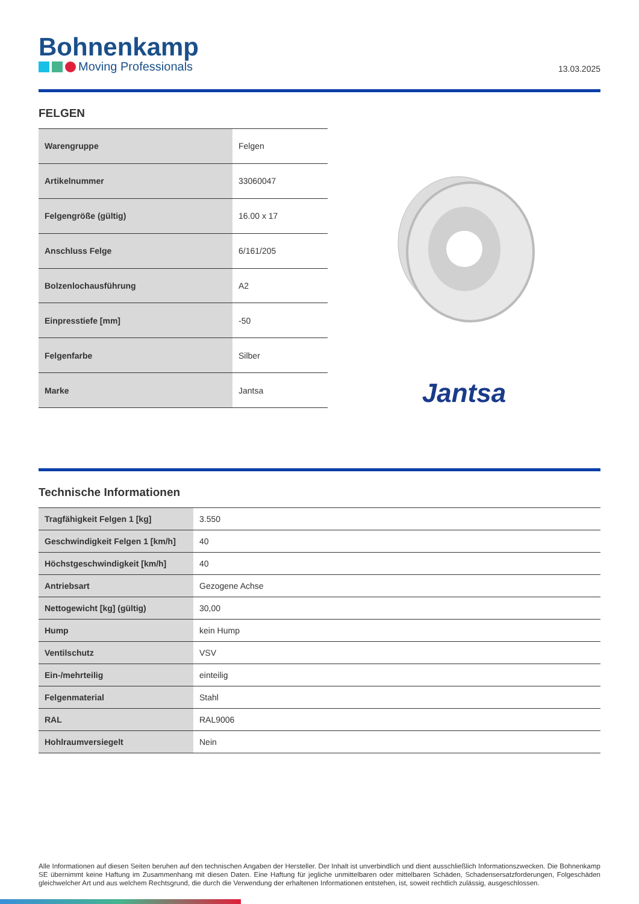Bohnenkamp
Moving Professionals
13.03.2025
FELGEN
| Warengruppe | Felgen |
| Artikelnummer | 33060047 |
| Felgengröße (gültig) | 16.00 x 17 |
| Anschluss Felge | 6/161/205 |
| Bolzenlochausführung | A2 |
| Einpresstiefe [mm] | -50 |
| Felgenfarbe | Silber |
| Marke | Jantsa |
Jantsa
Technische Informationen
| Tragfähigkeit Felgen 1 [kg] | 3.550 |
| Geschwindigkeit Felgen 1 [km/h] | 40 |
| Höchstgeschwindigkeit [km/h] | 40 |
| Antriebsart | Gezogene Achse |
| Nettogewicht [kg] (gültig) | 30,00 |
| Hump | kein Hump |
| Ventilschutz | VSV |
| Ein-/mehrteilig | einteilig |
| Felgenmaterial | Stahl |
| RAL | RAL9006 |
| Hohlraumversiegelt | Nein |
Alle Informationen auf diesen Seiten beruhen auf den technischen Angaben der Hersteller. Der Inhalt ist unverbindlich und dient ausschließlich Informationszwecken. Die Bohnenkamp SE übernimmt keine Haftung im Zusammenhang mit diesen Daten. Eine Haftung für jegliche unmittelbaren oder mittelbaren Schäden, Schadensersatzforderungen, Folgeschäden gleichwelcher Art und aus welchem Rechtsgrund, die durch die Verwendung der erhaltenen Informationen entstehen, ist, soweit rechtlich zulässig, ausgeschlossen.